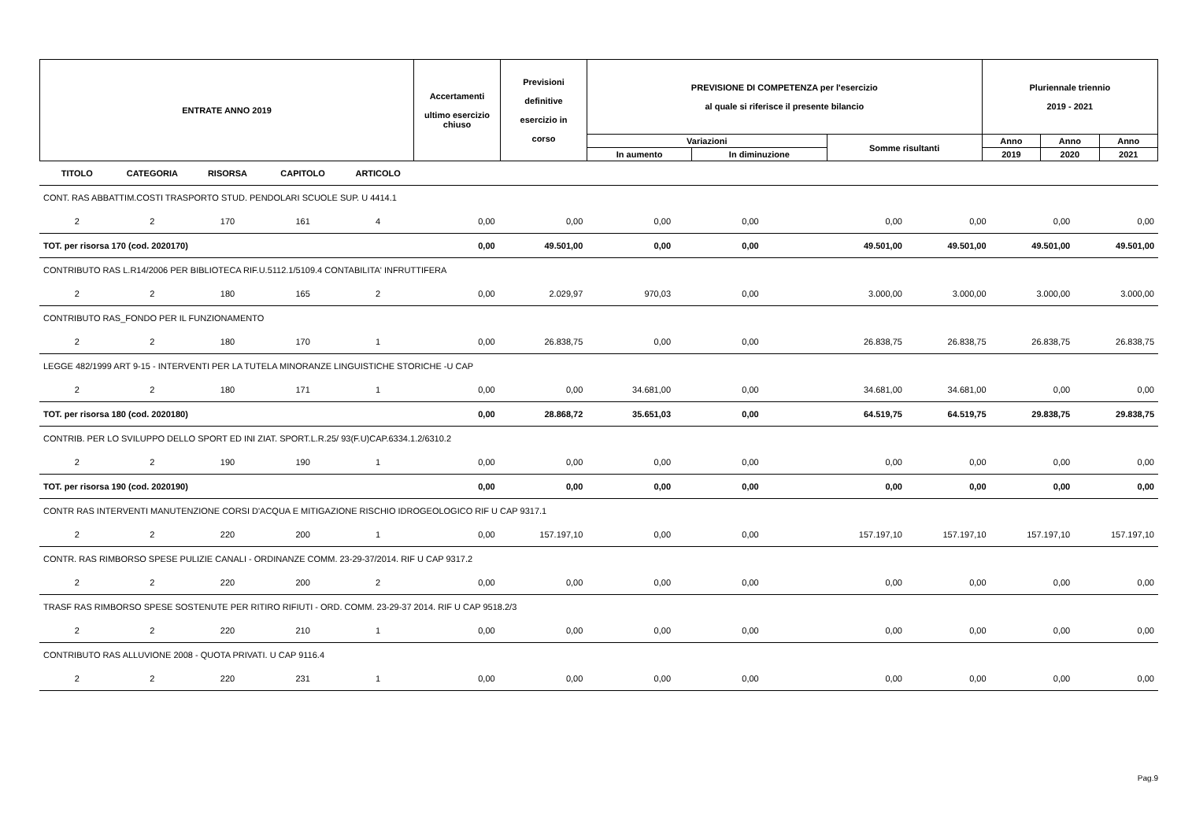| ENTRATE ANNO 2019 | Accertamenti ultimo esercizio chiuso | Previsioni definitive esercizio in corso | PREVISIONE DI COMPETENZA per l'esercizio al quale si riferisce il presente bilancio | | | Pluriennale triennio 2019 - 2021 | | |
| | | | Variazioni | | Somme risultanti | Anno | Anno | Anno |
| | | | In aumento | In diminuzione | | 2019 | 2020 | 2021 |
| TITOLO | CATEGORIA | RISORSA | CAPITOLO | ARTICOLO | | | | | | | | |
| CONT. RAS ABBATTIM.COSTI TRASPORTO STUD. PENDOLARI SCUOLE SUP. U 4414.1 | | | | | | | | | | | | |
| 2 | 2 | 170 | 161 | 4 | 0,00 | 0,00 | 0,00 | 0,00 | 0,00 | 0,00 | 0,00 | 0,00 |
| TOT. per risorsa 170 (cod. 2020170) | | | | | 0,00 | 49.501,00 | 0,00 | 0,00 | 49.501,00 | 49.501,00 | 49.501,00 | 49.501,00 |
| CONTRIBUTO RAS L.R14/2006 PER BIBLIOTECA RIF.U.5112.1/5109.4 CONTABILITA' INFRUTTIFERA | | | | | | | | | | | | |
| 2 | 2 | 180 | 165 | 2 | 0,00 | 2.029,97 | 970,03 | 0,00 | 3.000,00 | 3.000,00 | 3.000,00 | 3.000,00 |
| CONTRIBUTO RAS_FONDO PER IL FUNZIONAMENTO | | | | | | | | | | | | |
| 2 | 2 | 180 | 170 | 1 | 0,00 | 26.838,75 | 0,00 | 0,00 | 26.838,75 | 26.838,75 | 26.838,75 | 26.838,75 |
| LEGGE 482/1999 ART 9-15 - INTERVENTI PER LA TUTELA MINORANZE LINGUISTICHE STORICHE -U CAP | | | | | | | | | | | | |
| 2 | 2 | 180 | 171 | 1 | 0,00 | 0,00 | 34.681,00 | 0,00 | 34.681,00 | 34.681,00 | 0,00 | 0,00 |
| TOT. per risorsa 180 (cod. 2020180) | | | | | 0,00 | 28.868,72 | 35.651,03 | 0,00 | 64.519,75 | 64.519,75 | 29.838,75 | 29.838,75 |
| CONTRIB. PER LO SVILUPPO DELLO SPORT ED INI ZIAT. SPORT.L.R.25/ 93(F.U)CAP.6334.1.2/6310.2 | | | | | | | | | | | | |
| 2 | 2 | 190 | 190 | 1 | 0,00 | 0,00 | 0,00 | 0,00 | 0,00 | 0,00 | 0,00 | 0,00 |
| TOT. per risorsa 190 (cod. 2020190) | | | | | 0,00 | 0,00 | 0,00 | 0,00 | 0,00 | 0,00 | 0,00 | 0,00 |
| CONTR RAS INTERVENTI MANUTENZIONE CORSI D'ACQUA E MITIGAZIONE RISCHIO IDROGEOLOGICO RIF U CAP 9317.1 | | | | | | | | | | | | |
| 2 | 2 | 220 | 200 | 1 | 0,00 | 157.197,10 | 0,00 | 0,00 | 157.197,10 | 157.197,10 | 157.197,10 | 157.197,10 |
| CONTR. RAS RIMBORSO SPESE PULIZIE CANALI - ORDINANZE COMM. 23-29-37/2014. RIF U CAP 9317.2 | | | | | | | | | | | | |
| 2 | 2 | 220 | 200 | 2 | 0,00 | 0,00 | 0,00 | 0,00 | 0,00 | 0,00 | 0,00 | 0,00 |
| TRASF RAS RIMBORSO SPESE SOSTENUTE PER RITIRO RIFIUTI - ORD. COMM. 23-29-37 2014. RIF U CAP 9518.2/3 | | | | | | | | | | | | |
| 2 | 2 | 220 | 210 | 1 | 0,00 | 0,00 | 0,00 | 0,00 | 0,00 | 0,00 | 0,00 | 0,00 |
| CONTRIBUTO RAS ALLUVIONE 2008 - QUOTA PRIVATI. U CAP 9116.4 | | | | | | | | | | | | |
| 2 | 2 | 220 | 231 | 1 | 0,00 | 0,00 | 0,00 | 0,00 | 0,00 | 0,00 | 0,00 | 0,00 |
Pag.9